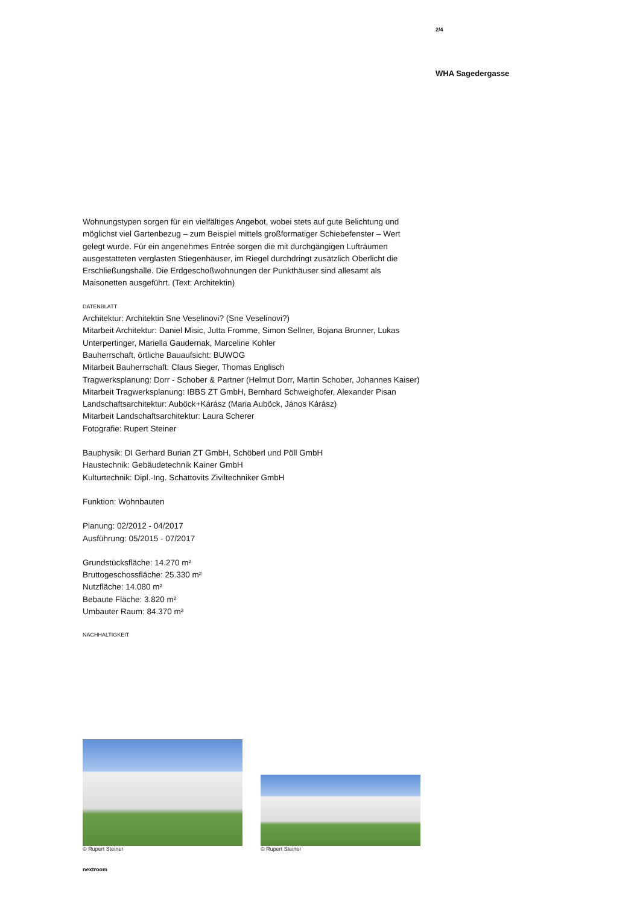2/4
WHA Sagedergasse
Wohnungstypen sorgen für ein vielfältiges Angebot, wobei stets auf gute Belichtung und möglichst viel Gartenbezug – zum Beispiel mittels großformatiger Schiebefenster – Wert gelegt wurde. Für ein angenehmes Entrée sorgen die mit durchgängigen Lufträumen ausgestatteten verglasten Stiegenhäuser, im Riegel durchdringt zusätzlich Oberlicht die Erschließungshalle. Die Erdgeschoßwohnungen der Punkthäuser sind allesamt als Maisonetten ausgeführt. (Text: Architektin)
DATENBLATT
Architektur: Architektin Sne Veselinovi? (Sne Veselinovi?)
Mitarbeit Architektur: Daniel Misic, Jutta Fromme, Simon Sellner, Bojana Brunner, Lukas Unterpertinger, Mariella Gaudernak, Marceline Kohler
Bauherrschaft, örtliche Bauaufsicht: BUWOG
Mitarbeit Bauherrschaft: Claus Sieger, Thomas Englisch
Tragwerksplanung: Dorr - Schober & Partner (Helmut Dorr, Martin Schober, Johannes Kaiser)
Mitarbeit Tragwerksplanung: IBBS ZT GmbH, Bernhard Schweighofer, Alexander Pisan
Landschaftsarchitektur: Auböck+Kárász (Maria Auböck, János Kárász)
Mitarbeit Landschaftsarchitektur: Laura Scherer
Fotografie: Rupert Steiner
Bauphysik: DI Gerhard Burian ZT GmbH, Schöberl und Pöll GmbH
Haustechnik: Gebäudetechnik Kainer GmbH
Kulturtechnik: Dipl.-Ing. Schattovits Ziviltechniker GmbH
Funktion: Wohnbauten
Planung: 02/2012 - 04/2017
Ausführung: 05/2015 - 07/2017
Grundstücksfläche: 14.270 m²
Bruttogeschossfläche: 25.330 m²
Nutzfläche: 14.080 m²
Bebaute Fläche: 3.820 m²
Umbauter Raum: 84.370 m³
NACHHALTIGKEIT
© Rupert Steiner
© Rupert Steiner
nextroom